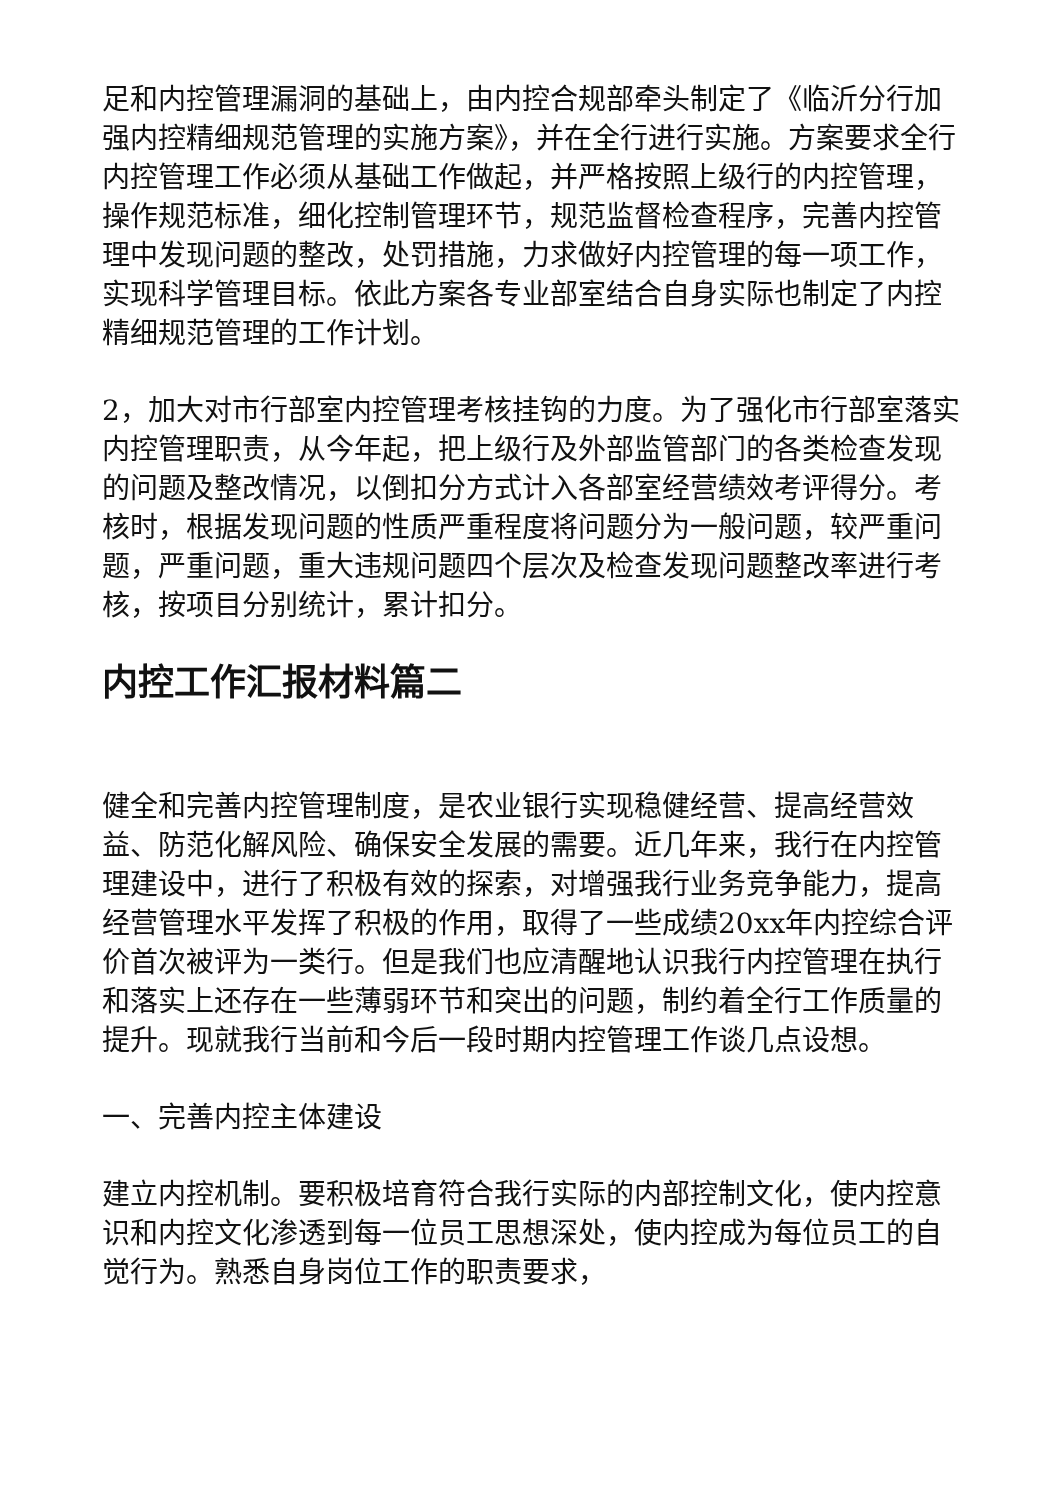足和内控管理漏洞的基础上，由内控合规部牵头制定了《临沂分行加强内控精细规范管理的实施方案》，并在全行进行实施。方案要求全行内控管理工作必须从基础工作做起，并严格按照上级行的内控管理，操作规范标准，细化控制管理环节，规范监督检查程序，完善内控管理中发现问题的整改，处罚措施，力求做好内控管理的每一项工作，实现科学管理目标。依此方案各专业部室结合自身实际也制定了内控精细规范管理的工作计划。
2，加大对市行部室内控管理考核挂钩的力度。为了强化市行部室落实内控管理职责，从今年起，把上级行及外部监管部门的各类检查发现的问题及整改情况，以倒扣分方式计入各部室经营绩效考评得分。考核时，根据发现问题的性质严重程度将问题分为一般问题，较严重问题，严重问题，重大违规问题四个层次及检查发现问题整改率进行考核，按项目分别统计，累计扣分。
内控工作汇报材料篇二
健全和完善内控管理制度，是农业银行实现稳健经营、提高经营效益、防范化解风险、确保安全发展的需要。近几年来，我行在内控管理建设中，进行了积极有效的探索，对增强我行业务竞争能力，提高经营管理水平发挥了积极的作用，取得了一些成绩20xx年内控综合评价首次被评为一类行。但是我们也应清醒地认识我行内控管理在执行和落实上还存在一些薄弱环节和突出的问题，制约着全行工作质量的提升。现就我行当前和今后一段时期内控管理工作谈几点设想。
一、完善内控主体建设
建立内控机制。要积极培育符合我行实际的内部控制文化，使内控意识和内控文化渗透到每一位员工思想深处，使内控成为每位员工的自觉行为。熟悉自身岗位工作的职责要求，